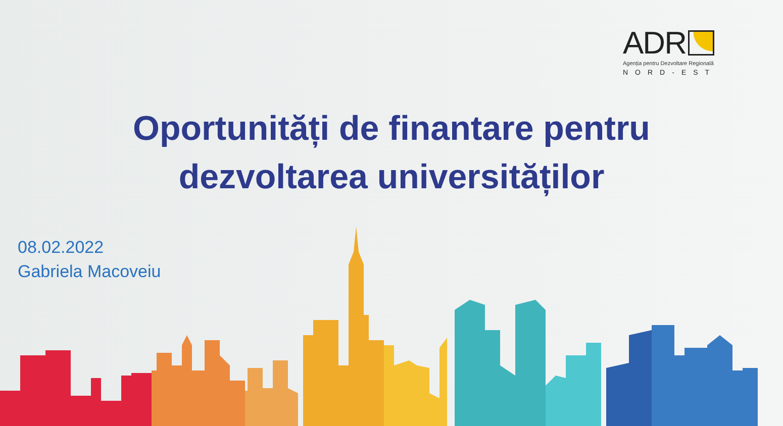ADR
Agenția pentru Dezvoltare Regională
NORD-EST
Oportunități de finantare pentru
dezvoltarea universităților
08.02.2022
Gabriela Macoveiu